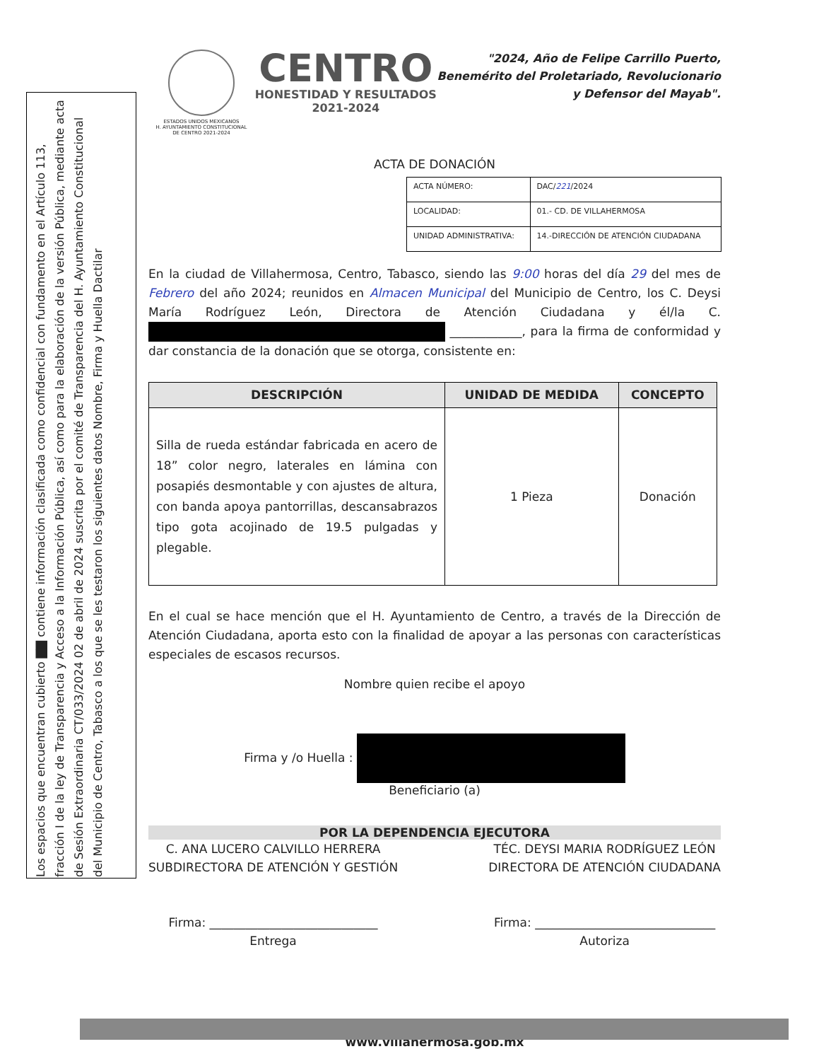Los espacios que encuentran cubierto ▇▇ contiene información clasificada como confidencial con fundamento en el Artículo 113, fracción I de la ley de Transparencia y Acceso a la Información Pública, así como para la elaboración de la versión Pública, mediante acta de Sesión Extraordinaria CT/033/2024 02 de abril de 2024 suscrita por el comité de Transparencia del H. Ayuntamiento Constitucional del Municipio de Centro, Tabasco a los que se les testaron los siguientes datos Nombre, Firma y Huella Dactilar
ESTADOS UNIDOS MEXICANOS
H. AYUNTAMIENTO CONSTITUCIONAL
DE CENTRO 2021-2024
CENTRO
HONESTIDAD Y RESULTADOS
2021-2024
"2024, Año de Felipe Carrillo Puerto,
Benemérito del Proletariado, Revolucionario
y Defensor del Mayab".
ACTA DE DONACIÓN
| ACTA NÚMERO: | DAC/ 221 /2024 |
| LOCALIDAD: | 01.- CD. DE VILLAHERMOSA |
| UNIDAD ADMINISTRATIVA: | 14.-DIRECCIÓN DE ATENCIÓN CIUDADANA |
En la ciudad de Villahermosa, Centro, Tabasco, siendo las 9:00 horas del día 29 del mes de Febrero del año 2024; reunidos en Almacen Municipal del Municipio de Centro, los C. Deysi María Rodríguez León, Directora de Atención Ciudadana y él/la C. ____________, para la firma de conformidad y dar constancia de la donación que se otorga, consistente en:
| DESCRIPCIÓN | UNIDAD DE MEDIDA | CONCEPTO |
| --- | --- | --- |
| Silla de rueda estándar fabricada en acero de 18” color negro, laterales en lámina con posapiés desmontable y con ajustes de altura, con banda apoya pantorrillas, descansabrazos tipo gota acojinado de 19.5 pulgadas y plegable. | 1 Pieza | Donación |
En el cual se hace mención que el H. Ayuntamiento de Centro, a través de la Dirección de Atención Ciudadana, aporta esto con la finalidad de apoyar a las personas con características especiales de escasos recursos.
Nombre quien recibe el apoyo
Firma y /o Huella :
Beneficiario (a)
POR LA DEPENDENCIA EJECUTORA
C. ANA LUCERO CALVILLO HERRERA
SUBDIRECTORA DE ATENCIÓN Y GESTIÓN
Firma: ____________________________
Entrega
TÉC. DEYSI MARIA RODRÍGUEZ LEÓN
DIRECTORA DE ATENCIÓN CIUDADANA
Firma: ______________________________
Autoriza
www.villahermosa.gob.mx